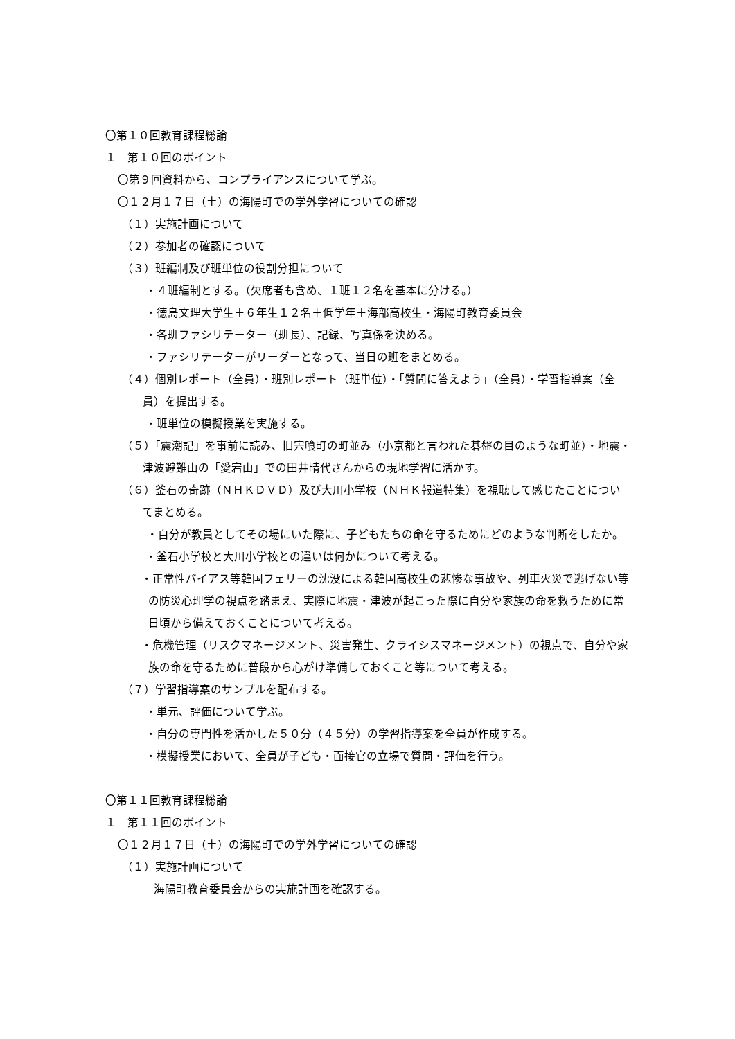〇第１０回教育課程総論
１　第１０回のポイント
〇第９回資料から、コンプライアンスについて学ぶ。
〇１２月１７日（土）の海陽町での学外学習についての確認
（１）実施計画について
（２）参加者の確認について
（３）班編制及び班単位の役割分担について
・４班編制とする。（欠席者も含め、１班１２名を基本に分ける。）
・徳島文理大学生＋６年生１２名＋低学年＋海部高校生・海陽町教育委員会
・各班ファシリテーター（班長）、記録、写真係を決める。
・ファシリテーターがリーダーとなって、当日の班をまとめる。
（４）個別レポート（全員）・班別レポート（班単位）・「質問に答えよう」（全員）・学習指導案（全員）を提出する。
・班単位の模擬授業を実施する。
（５）「震潮記」を事前に読み、旧宍喰町の町並み（小京都と言われた碁盤の目のような町並）・地震・津波避難山の「愛宕山」での田井晴代さんからの現地学習に活かす。
（６）釜石の奇跡（ＮＨＫＤＶＤ）及び大川小学校（ＮＨＫ報道特集）を視聴して感じたことについてまとめる。
・自分が教員としてその場にいた際に、子どもたちの命を守るためにどのような判断をしたか。
・釜石小学校と大川小学校との違いは何かについて考える。
・正常性バイアス等韓国フェリーの沈没による韓国高校生の悲惨な事故や、列車火災で逃げない等の防災心理学の視点を踏まえ、実際に地震・津波が起こった際に自分や家族の命を救うために常日頃から備えておくことについて考える。
・危機管理（リスクマネージメント、災害発生、クライシスマネージメント）の視点で、自分や家族の命を守るために普段から心がけ準備しておくこと等について考える。
（７）学習指導案のサンプルを配布する。
・単元、評価について学ぶ。
・自分の専門性を活かした５０分（４５分）の学習指導案を全員が作成する。
・模擬授業において、全員が子ども・面接官の立場で質問・評価を行う。
〇第１１回教育課程総論
１　第１１回のポイント
〇１２月１７日（土）の海陽町での学外学習についての確認
（１）実施計画について
海陽町教育委員会からの実施計画を確認する。